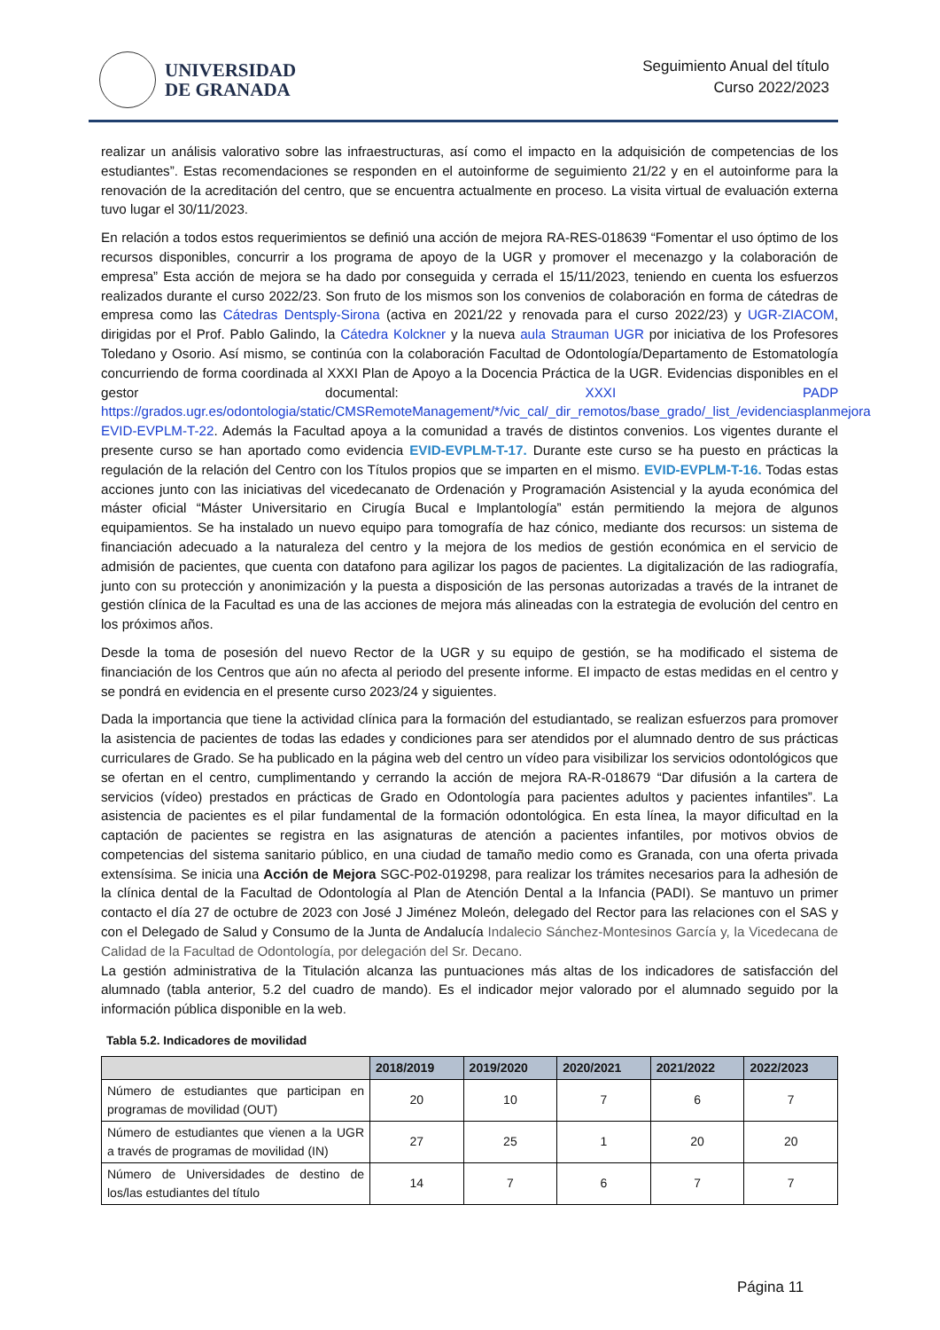UNIVERSIDAD
DE GRANADA
Seguimiento Anual del título
Curso 2022/2023
realizar un análisis valorativo sobre las infraestructuras, así como el impacto en la adquisición de competencias de los estudiantes”. Estas recomendaciones se responden en el autoinforme de seguimiento 21/22 y en el autoinforme para la renovación de la acreditación del centro, que se encuentra actualmente en proceso. La visita virtual de evaluación externa tuvo lugar el 30/11/2023.
En relación a todos estos requerimientos se definió una acción de mejora RA-RES-018639 “Fomentar el uso óptimo de los recursos disponibles, concurrir a los programa de apoyo de la UGR y promover el mecenazgo y la colaboración de empresa” Esta acción de mejora se ha dado por conseguida y cerrada el 15/11/2023, teniendo en cuenta los esfuerzos realizados durante el curso 2022/23. Son fruto de los mismos son los convenios de colaboración en forma de cátedras de empresa como las Cátedras Dentsply-Sirona (activa en 2021/22 y renovada para el curso 2022/23) y UGR-ZIACOM, dirigidas por el Prof. Pablo Galindo, la Cátedra Kolckner y la nueva aula Strauman UGR por iniciativa de los Profesores Toledano y Osorio. Así mismo, se continúa con la colaboración Facultad de Odontología/Departamento de Estomatología concurriendo de forma coordinada al XXXI Plan de Apoyo a la Docencia Práctica de la UGR. Evidencias disponibles en el gestor documental: XXXI PADP https://grados.ugr.es/odontologia/static/CMSRemoteManagement/*/vic_cal/_dir_remotos/base_grado/_list_/evidenciasplanmejora EVID-EVPLM-T-22. Además la Facultad apoya a la comunidad a través de distintos convenios. Los vigentes durante el presente curso se han aportado como evidencia EVID-EVPLM-T-17. Durante este curso se ha puesto en prácticas la regulación de la relación del Centro con los Títulos propios que se imparten en el mismo. EVID-EVPLM-T-16. Todas estas acciones junto con las iniciativas del vicedecanato de Ordenación y Programación Asistencial y la ayuda económica del máster oficial “Máster Universitario en Cirugía Bucal e Implantología” están permitiendo la mejora de algunos equipamientos. Se ha instalado un nuevo equipo para tomografía de haz cónico, mediante dos recursos: un sistema de financiación adecuado a la naturaleza del centro y la mejora de los medios de gestión económica en el servicio de admisión de pacientes, que cuenta con datafono para agilizar los pagos de pacientes. La digitalización de las radiografía, junto con su protección y anonimización y la puesta a disposición de las personas autorizadas a través de la intranet de gestión clínica de la Facultad es una de las acciones de mejora más alineadas con la estrategia de evolución del centro en los próximos años.
Desde la toma de posesión del nuevo Rector de la UGR y su equipo de gestión, se ha modificado el sistema de financiación de los Centros que aún no afecta al periodo del presente informe. El impacto de estas medidas en el centro y se pondrá en evidencia en el presente curso 2023/24 y siguientes.
Dada la importancia que tiene la actividad clínica para la formación del estudiantado, se realizan esfuerzos para promover la asistencia de pacientes de todas las edades y condiciones para ser atendidos por el alumnado dentro de sus prácticas curriculares de Grado. Se ha publicado en la página web del centro un vídeo para visibilizar los servicios odontológicos que se ofertan en el centro, cumplimentando y cerrando la acción de mejora RA-R-018679 “Dar difusión a la cartera de servicios (vídeo) prestados en prácticas de Grado en Odontología para pacientes adultos y pacientes infantiles”. La asistencia de pacientes es el pilar fundamental de la formación odontológica. En esta línea, la mayor dificultad en la captación de pacientes se registra en las asignaturas de atención a pacientes infantiles, por motivos obvios de competencias del sistema sanitario público, en una ciudad de tamaño medio como es Granada, con una oferta privada extensísima. Se inicia una Acción de Mejora SGC-P02-019298, para realizar los trámites necesarios para la adhesión de la clínica dental de la Facultad de Odontología al Plan de Atención Dental a la Infancia (PADI). Se mantuvo un primer contacto el día 27 de octubre de 2023 con José J Jiménez Moleón, delegado del Rector para las relaciones con el SAS y con el Delegado de Salud y Consumo de la Junta de Andalucía Indalecio Sánchez-Montesinos García y, la Vicedecana de Calidad de la Facultad de Odontología, por delegación del Sr. Decano.
La gestión administrativa de la Titulación alcanza las puntuaciones más altas de los indicadores de satisfacción del alumnado (tabla anterior, 5.2 del cuadro de mando). Es el indicador mejor valorado por el alumnado seguido por la información pública disponible en la web.
Tabla 5.2. Indicadores de movilidad
| | 2018/2019 | 2019/2020 | 2020/2021 | 2021/2022 | 2022/2023 |
| --- | --- | --- | --- | --- | --- |
| Número de estudiantes que participan en programas de movilidad (OUT) | 20 | 10 | 7 | 6 | 7 |
| Número de estudiantes que vienen a la UGR a través de programas de movilidad (IN) | 27 | 25 | 1 | 20 | 20 |
| Número de Universidades de destino de los/las estudiantes del título | 14 | 7 | 6 | 7 | 7 |
Página 11